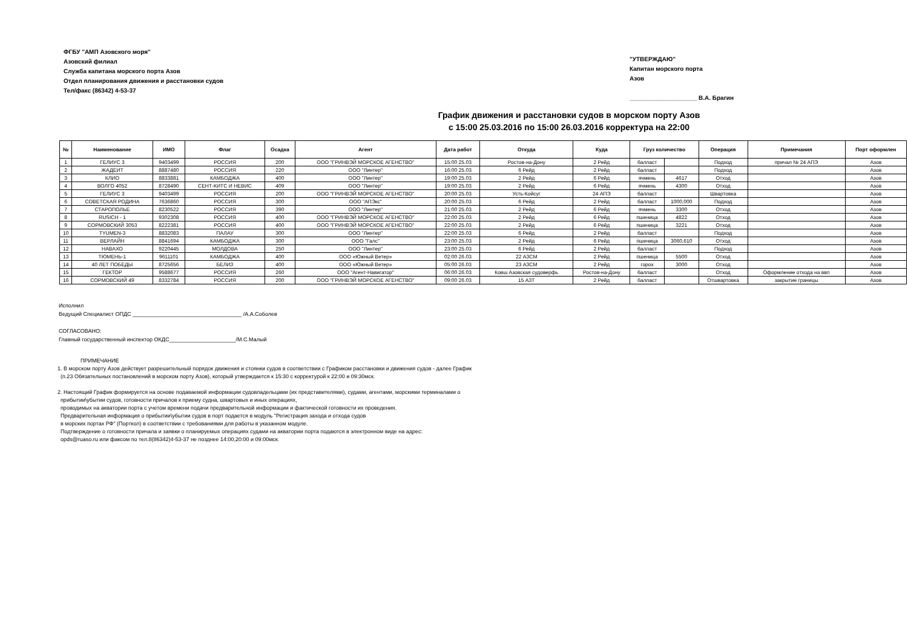ФГБУ "АМП Азовского моря"
Азовский филиал
Служба капитана морского порта Азов
Отдел планирования движения и расстановки судов
Тел/факс (86342) 4-53-37
"УТВЕРЖДАЮ"
Капитан морского порта
Азов
____________________ В.А. Брагин
График движения и расстановки судов в морском порту Азов
с 15:00 25.03.2016 по 15:00 26.03.2016 корректура на 22:00
| № | Наименование | ИМО | Флаг | Осадка | Агент | Дата работ | Откуда | Куда | Груз количество | | Операция | Примечания | Порт оформлен |
| --- | --- | --- | --- | --- | --- | --- | --- | --- | --- | --- | --- | --- | --- |
| 1 | ГЕЛИУС 3 | 9403499 | РОССИЯ | 200 | ООО "ГРИНВЭЙ МОРСКОЕ АГЕНСТВО" | 15:00 25.03 | Ростов-на-Дону | 2 Рейд | балласт | | Подход | причал № 24 АПЭ | Азов |
| 2 | ЖАДЕИТ | 8887480 | РОССИЯ | 220 | ООО "Линтер" | 16:00 25.03 | 6 Рейд | 2 Рейд | балласт | | Подход | | Азов |
| 3 | КЛИО | 8833881 | КАМБОДЖА | 400 | ООО "Линтер" | 19:00 25.03 | 2 Рейд | 6 Рейд | ячмень | 4617 | Отход | | Азов |
| 4 | ВОЛГО 4052 | 8728490 | СЕНТ-КИТС И НЕВИС | 409 | ООО "Линтер" | 19:00 25.03 | 2 Рейд | 6 Рейд | ячмень | 4300 | Отход | | Азов |
| 5 | ГЕЛИУС 3 | 9403499 | РОССИЯ | 200 | ООО "ГРИНВЭЙ МОРСКОЕ АГЕНСТВО" | 20:00 25.03 | Усть-Койсуг | 24 АПЭ | балласт | | Швартовка | | Азов |
| 6 | СОВЕТСКАЯ РОДИНА | 7636860 | РОССИЯ | 300 | ООО "АПЭкс" | 20:00 25.03 | 6 Рейд | 2 Рейд | балласт | 1000,000 | Подход | | Азов |
| 7 | СТАРОПОЛЬЕ | 8230522 | РОССИЯ | 390 | ООО "Линтер" | 21:00 25.03 | 2 Рейд | 6 Рейд | ячмень | 3300 | Отход | | Азов |
| 8 | RUSICH - 1 | 9302308 | РОССИЯ | 400 | ООО "ГРИНВЭЙ МОРСКОЕ АГЕНСТВО" | 22:00 25.03 | 2 Рейд | 6 Рейд | пшеница | 4822 | Отход | | Азов |
| 9 | СОРМОВСКИЙ 3053 | 8222381 | РОССИЯ | 400 | ООО "ГРИНВЭЙ МОРСКОЕ АГЕНСТВО" | 22:00 25.03 | 2 Рейд | 6 Рейд | пшеница | 3221 | Отход | | Азов |
| 10 | TYUMEN-3 | 8832083 | ПАЛАУ | 300 | ООО "Линтер" | 22:00 25.03 | 6 Рейд | 2 Рейд | балласт | | Подход | | Азов |
| 11 | ВЕРЛАЙН | 8841694 | КАМБОДЖА | 300 | ООО "Галс" | 23:00 25.03 | 2 Рейд | 6 Рейд | пшеница | 3060,610 | Отход | | Азов |
| 12 | НАВАХО | 9220445 | МОЛДОВА | 250 | ООО "Линтер" | 23:00 25.03 | 6 Рейд | 2 Рейд | балласт | | Подход | | Азов |
| 13 | ТЮМЕНЬ-1 | 9611101 | КАМБОДЖА | 400 | ООО «Южный Ветер» | 02:00 26.03 | 22 АЗСМ | 2 Рейд | пшеница | 5500 | Отход | | Азов |
| 14 | 40 ЛЕТ ПОБЕДЫ | 8725656 | БЕЛИЗ | 400 | ООО «Южный Ветер» | 05:00 26.03 | 23 АЗСМ | 2 Рейд | горох | 3000 | Отход | | Азов |
| 15 | ГЕКТОР | 9588677 | РОССИЯ | 260 | ООО "Агент-Навигатор" | 06:00 26.03 | Ковш Азовская судоверфь | Ростов-на-Дону | балласт | | Отход | Оформление отхода на ввп | Азов |
| 16 | СОРМОВСКИЙ 49 | 8332784 | РОССИЯ | 200 | ООО "ГРИНВЭЙ МОРСКОЕ АГЕНСТВО" | 09:00 26.03 | 15 АЗТ | 2 Рейд | балласт | | Отшвартовка | закрытие границы | Азов |
Исполнил
Ведущий Специалист ОПДС ____________________________________ /А.А.Соболев
СОГЛАСОВАНО:
Главный государственный инспектор ОКДС______________________/М.С.Малый
ПРИМЕЧАНИЕ
1. В морском порту Азов действует разрешительный порядок движения и стоянки судов в соответствии с Графиком расстановки и движения судов - далее График
(п.23 Обязательных постановлений в морском порту Азов), который утверждается к 15:30 с корректурой к 22:00 и 09:30мск.
2. Настоящий График формируется на основе подаваемой информации судовладельцами (их представителями), судами, агентами, морскими терминалами о
прибытии\убытии судов, готовности причалов к приему судна, швартовых и иных операциях,
проводимых на акватории порта с учетом времени подачи предварительной информации и фактической готовности их проведения.
Предварительная информация о прибытии\убытии судов в порт подается в модуль "Регистрация захода и отхода судов
в морских портах РФ" (Порткол) в соответствии с требованиями для работы в указанном модуле.
Подтверждение о готовности причала и заявки о планируемых операциях судами на акватории порта подаются в электронном виде на адрес:
opds@ruaso.ru или факсом по тел.8(86342)4-53-37 не позднее 14:00,20:00 и 09:00мск.